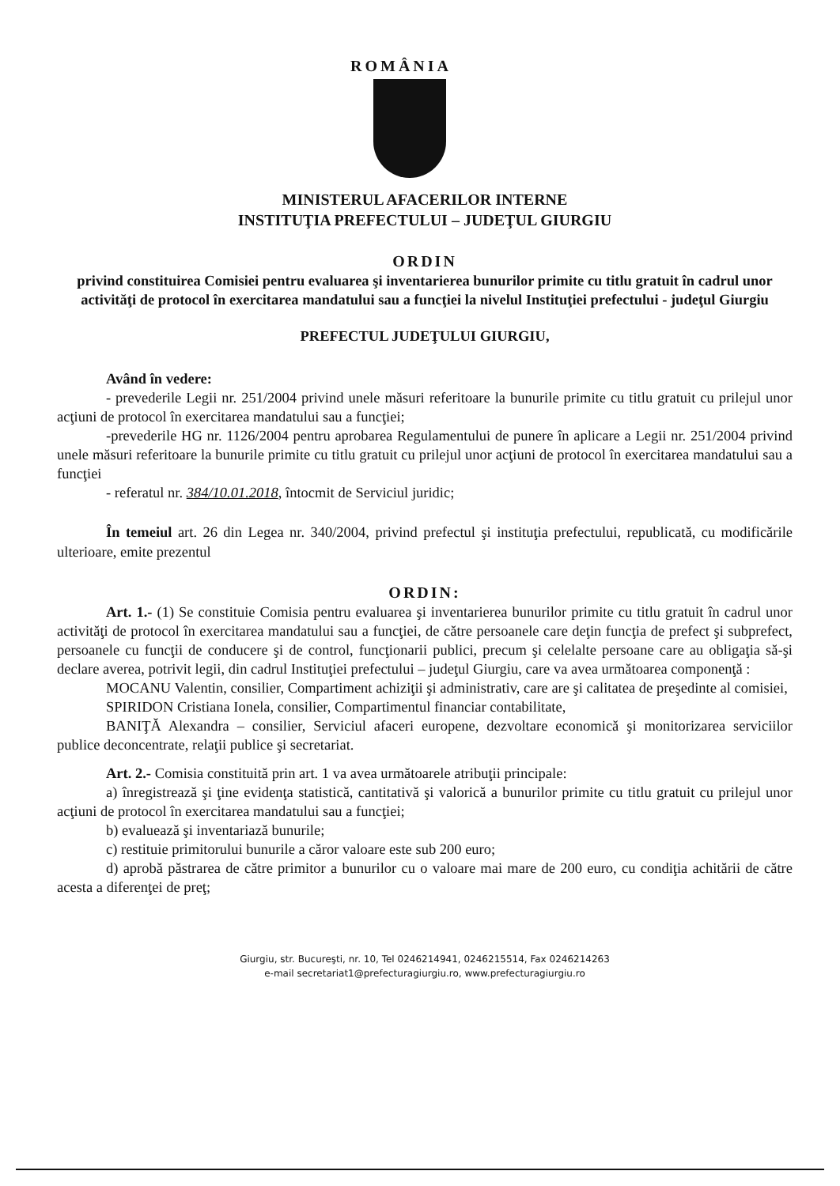ROMÂNIA
MINISTERUL AFACERILOR INTERNE
INSTITUŢIA PREFECTULUI – JUDEŢUL GIURGIU
ORDIN
privind constituirea Comisiei pentru evaluarea şi inventarierea bunurilor primite cu titlu gratuit în cadrul unor activităţi de protocol în exercitarea mandatului sau a funcţiei la nivelul Instituţiei prefectului - judeţul Giurgiu
PREFECTUL JUDEŢULUI GIURGIU,
Având în vedere:
- prevederile Legii nr. 251/2004 privind unele măsuri referitoare la bunurile primite cu titlu gratuit cu prilejul unor acţiuni de protocol în exercitarea mandatului sau a funcţiei;
-prevederile HG nr. 1126/2004 pentru aprobarea Regulamentului de punere în aplicare a Legii nr. 251/2004 privind unele măsuri referitoare la bunurile primite cu titlu gratuit cu prilejul unor acţiuni de protocol în exercitarea mandatului sau a funcţiei
- referatul nr. 384/10.01.2018, întocmit de Serviciul juridic;
În temeiul art. 26 din Legea nr. 340/2004, privind prefectul şi instituţia prefectului, republicată, cu modificările ulterioare, emite prezentul
ORDIN:
Art. 1.- (1) Se constituie Comisia pentru evaluarea şi inventarierea bunurilor primite cu titlu gratuit în cadrul unor activităţi de protocol în exercitarea mandatului sau a funcţiei, de către persoanele care deţin funcţia de prefect şi subprefect, persoanele cu funcţii de conducere şi de control, funcţionarii publici, precum şi celelalte persoane care au obligaţia să-şi declare averea, potrivit legii, din cadrul Instituţiei prefectului – judeţul Giurgiu, care va avea următoarea componenţă :
MOCANU Valentin, consilier, Compartiment achiziţii şi administrativ, care are şi calitatea de preşedinte al comisiei,
SPIRIDON Cristiana Ionela, consilier, Compartimentul financiar contabilitate,
BANIŢĂ Alexandra – consilier, Serviciul afaceri europene, dezvoltare economică şi monitorizarea serviciilor publice deconcentrate, relaţii publice şi secretariat.
Art. 2.- Comisia constituită prin art. 1 va avea următoarele atribuţii principale:
a) înregistrează şi ţine evidenţa statistică, cantitativă şi valorică a bunurilor primite cu titlu gratuit cu prilejul unor acţiuni de protocol în exercitarea mandatului sau a funcţiei;
b) evaluează şi inventariază bunurile;
c) restituie primitorului bunurile a căror valoare este sub 200 euro;
d) aprobă păstrarea de către primitor a bunurilor cu o valoare mai mare de 200 euro, cu condiţia achitării de către acesta a diferenţei de preţ;
Giurgiu, str. Bucureşti, nr. 10, Tel 0246214941, 0246215514, Fax 0246214263
e-mail secretariat1@prefecturagiurgiu.ro, www.prefecturagiurgiu.ro